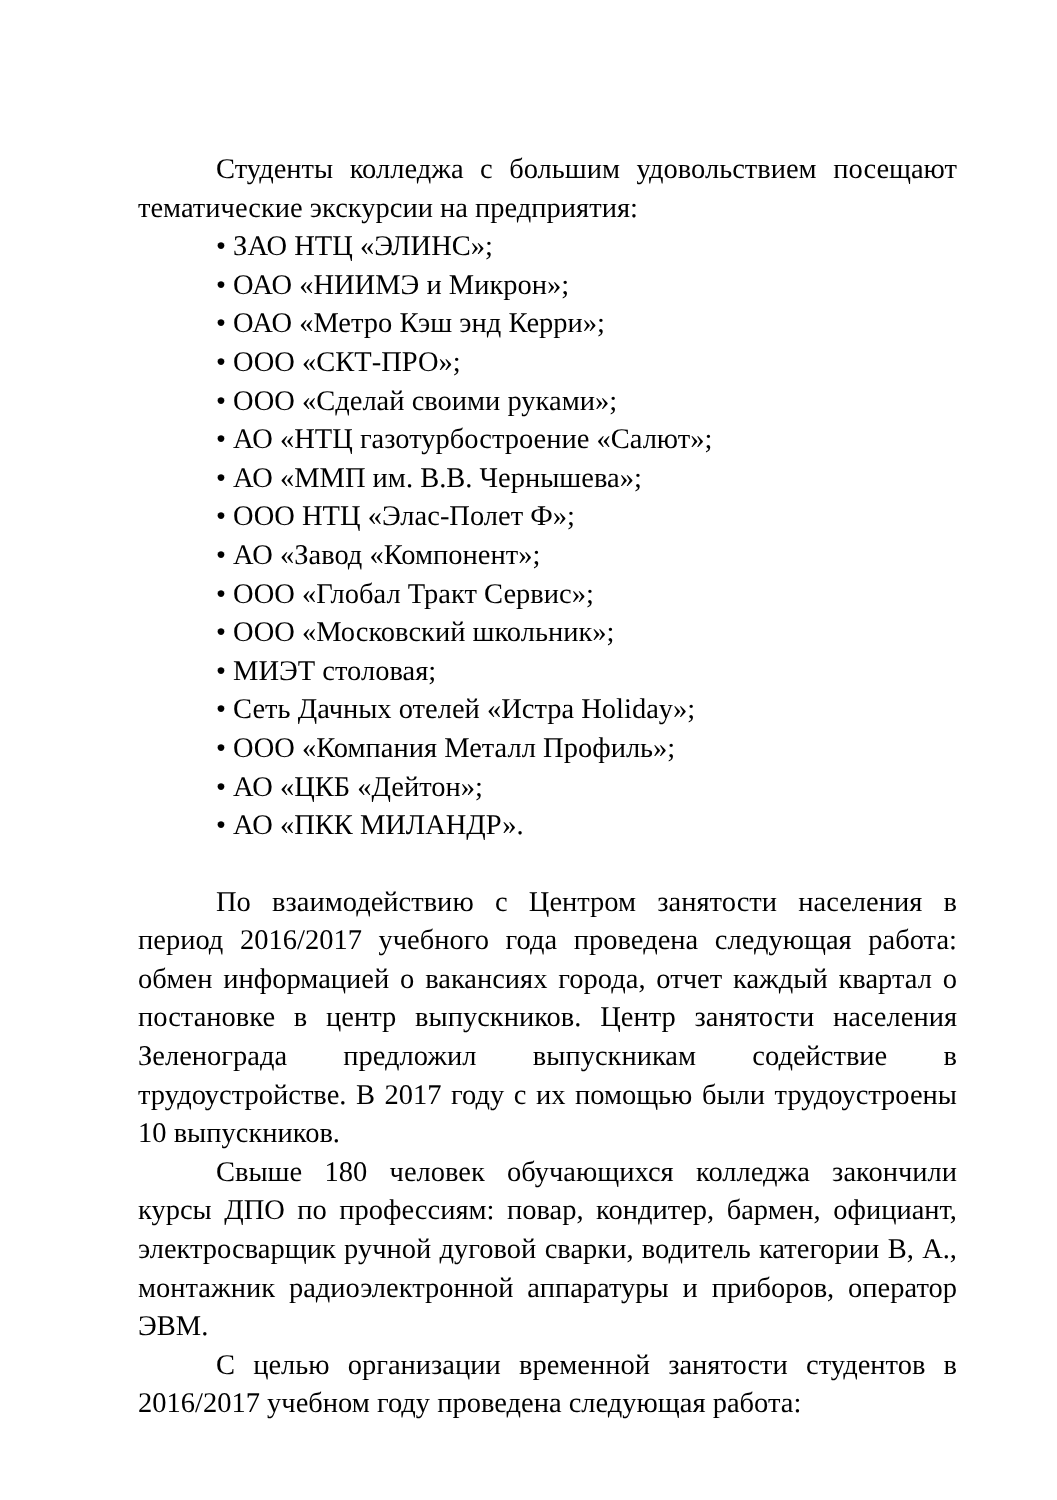Студенты колледжа с большим удовольствием посеща­ют тематические экскурсии на предприятия:
• ЗАО НТЦ «ЭЛИНС»;
• ОАО «НИИМЭ и Микрон»;
• ОАО «Метро Кэш энд Керри»;
• ООО «СКТ-ПРО»;
• ООО «Сделай своими руками»;
• АО «НТЦ газотурбостроение «Салют»;
• АО «ММП им. В.В. Чернышева»;
• ООО НТЦ «Элас-Полет Ф»;
• АО «Завод «Компонент»;
• ООО «Глобал Тракт Сервис»;
• ООО «Московский школьник»;
• МИЭТ столовая;
• Сеть Дачных отелей «Истра Holiday»;
• ООО «Компания Металл Профиль»;
• АО «ЦКБ «Дейтон»;
• АО «ПКК МИЛАНДР».
По взаимодействию с Центром занятости населения в период 2016/2017 учебного года проведена следующая рабо­та: обмен информацией о вакансиях города, отчет каждый квартал о постановке в центр выпускников. Центр занятости населения Зеленограда предложил выпускникам содействие в трудоустройстве. В 2017 году с их помощью были трудоуст­роены 10 выпускников.
Свыше 180 человек обучающихся колледжа закончили курсы ДПО по профессиям: повар, кондитер, бармен, офици­ант, электросварщик ручной дуговой сварки, водитель кате­гории В, А., монтажник радиоэлектронной аппаратуры и приборов, оператор ЭВМ.
С целью организации временной занятости студентов в 2016/2017 учебном году проведена следующая работа: